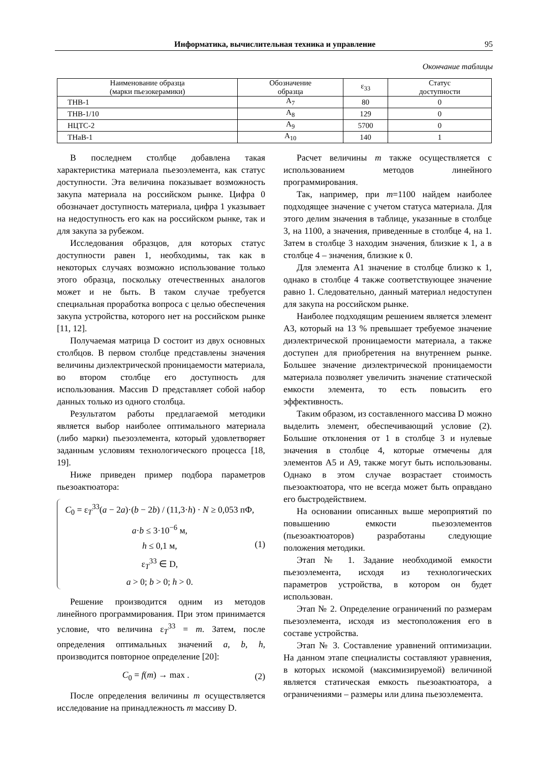Информатика, вычислительная техника и управление 95
Окончание таблицы
| Наименование образца (марки пьезокерамики) | Обозначение образца | ε<sub>33</sub> | Статус доступности |
| --- | --- | --- | --- |
| ТНВ-1 | A<sub>7</sub> | 80 | 0 |
| ТНВ-1/10 | A<sub>8</sub> | 129 | 0 |
| НЦТС-2 | A<sub>9</sub> | 5700 | 0 |
| ТНаВ-1 | A<sub>10</sub> | 140 | 1 |
В последнем столбце добавлена такая характеристика материала пьезоэлемента, как статус доступности. Эта величина показывает возможность закупа материала на российском рынке. Цифра 0 обозначает доступность материала, цифра 1 указывает на недоступность его как на российском рынке, так и для закупа за рубежом.
Исследования образцов, для которых статус доступности равен 1, необходимы, так как в некоторых случаях возможно использование только этого образца, поскольку отечественных аналогов может и не быть. В таком случае требуется специальная проработка вопроса с целью обеспечения закупа устройства, которого нет на российском рынке [11, 12].
Получаемая матрица D состоит из двух основных столбцов. В первом столбце представлены значения величины диэлектрической проницаемости материала, во втором столбце его доступность для использования. Массив D представляет собой набор данных только из одного столбца.
Результатом работы предлагаемой методики является выбор наиболее оптимального материала (либо марки) пьезоэлемента, который удовлетворяет заданным условиям технологического процесса [18, 19].
Ниже приведен пример подбора параметров пьезоактюатора:
C<sub>0</sub> = ε<sub>T</sub><sup>33</sup>(a − 2a)·(b − 2b) / (11,3·h) · N ≥ 0,053 пФ,
a·b ≤ 3·10<sup>−6</sup> м,
h ≤ 0,1 м,
ε<sub>T</sub><sup>33</sup> ∈ D,
a > 0; b > 0; h > 0.
(1)
Решение производится одним из методов линейного программирования. При этом принимается условие, что величина ε<sub>T</sub><sup>33</sup> = m. Затем, после определения оптимальных значений a, b, h, производится повторное определение [20]:
C<sub>0</sub> = f(m) → max . (2)
После определения величины m осуществляется исследование на принадлежность m массиву D.
Расчет величины m также осуществляется с использованием методов линейного программирования.
Так, например, при m=1100 найдем наиболее подходящее значение с учетом статуса материала. Для этого делим значения в таблице, указанные в столбце 3, на 1100, а значения, приведенные в столбце 4, на 1. Затем в столбце 3 находим значения, близкие к 1, а в столбце 4 – значения, близкие к 0.
Для элемента А1 значение в столбце близко к 1, однако в столбце 4 также соответствующее значение равно 1. Следовательно, данный материал недоступен для закупа на российском рынке.
Наиболее подходящим решением является элемент А3, который на 13 % превышает требуемое значение диэлектрической проницаемости материала, а также доступен для приобретения на внутреннем рынке. Большее значение диэлектрической проницаемости материала позволяет увеличить значение статической емкости элемента, то есть повысить его эффективность.
Таким образом, из составленного массива D можно выделить элемент, обеспечивающий условие (2). Большие отклонения от 1 в столбце 3 и нулевые значения в столбце 4, которые отмечены для элементов А5 и А9, также могут быть использованы. Однако в этом случае возрастает стоимость пьезоактюатора, что не всегда может быть оправдано его быстродействием.
На основании описанных выше мероприятий по повышению емкости пьезоэлементов (пьезоактюаторов) разработаны следующие положения методики.
Этап № 1. Задание необходимой емкости пьезоэлемента, исходя из технологических параметров устройства, в котором он будет использован.
Этап № 2. Определение ограничений по размерам пьезоэлемента, исходя из местоположения его в составе устройства.
Этап № 3. Составление уравнений оптимизации. На данном этапе специалисты составляют уравнения, в которых искомой (максимизируемой) величиной является статическая емкость пьезоактюатора, а ограничениями – размеры или длина пьезоэлемента.